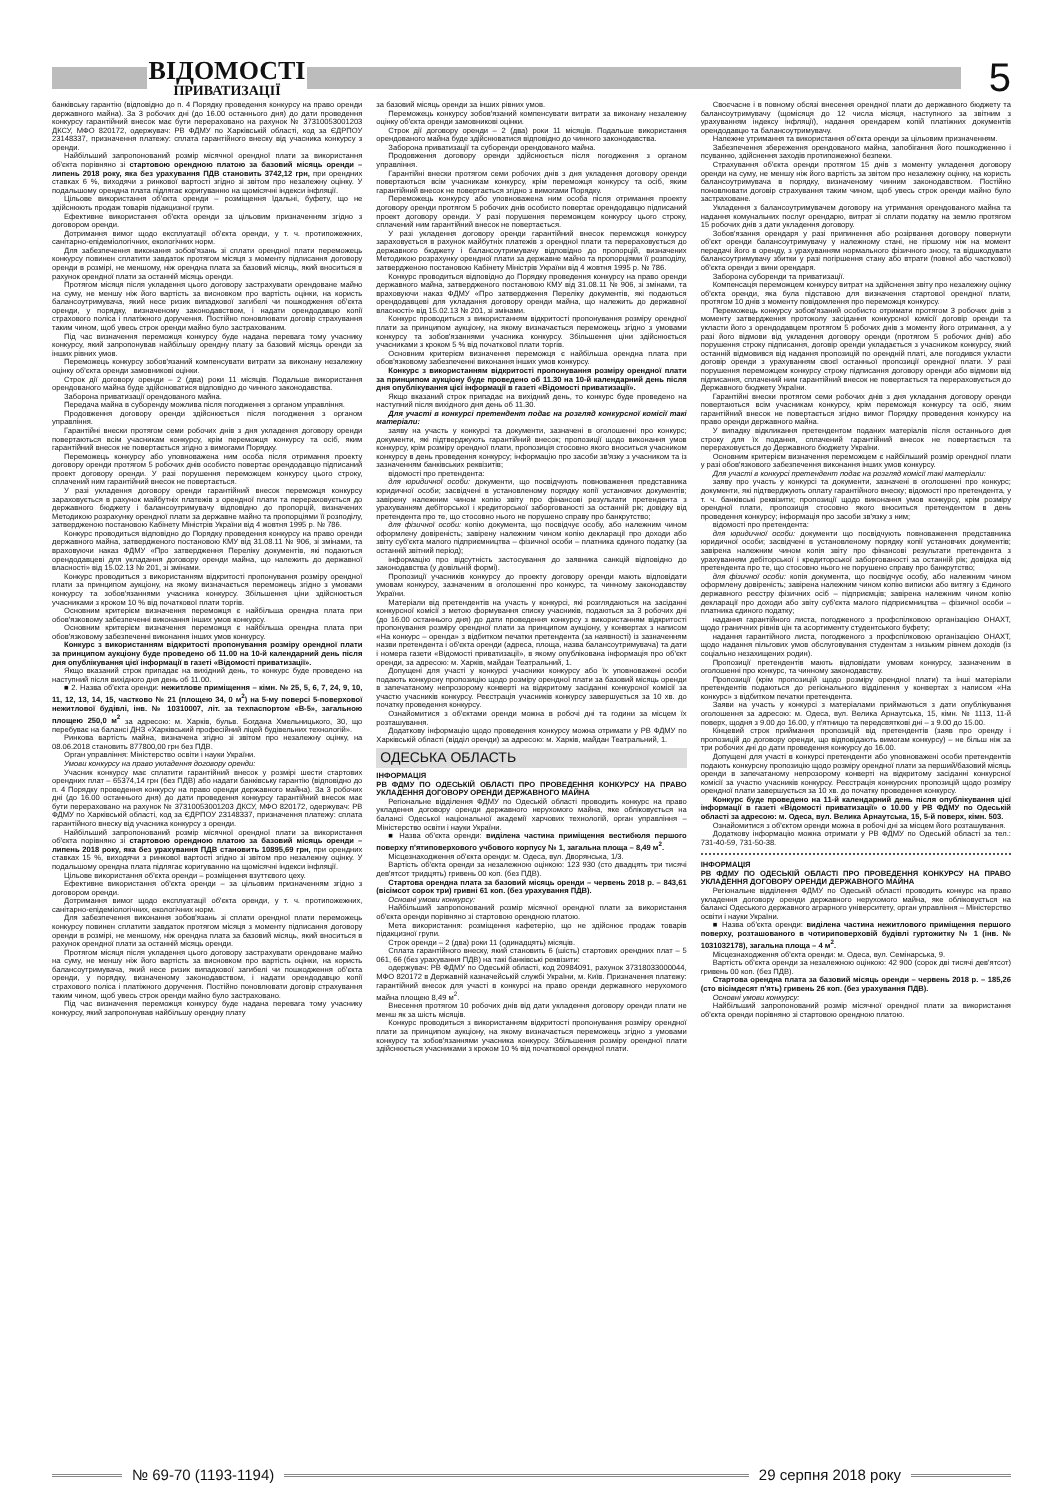ВІДОМОСТІ
ПРИВАТИЗАЦІЇ
5
банківську гарантію (відповідно до п. 4 Порядку проведення конкурсу на право оренди державного майна). За 3 робочих дні (до 16.00 останнього дня) до дати проведення конкурсу гарантійний внесок має бути перераховано на рахунок № 37310053001203 ДКСУ, МФО 820172, одержувач: РВ ФДМУ по Харківській області, код за ЄДРПОУ 23148337, призначення платежу: сплата гарантійного внеску від учасника конкурсу з оренди.
Найбільший запропонований розмір місячної орендної плати за використання об'єкта порівняно зі стартовою орендною платою за базовий місяць оренди – липень 2018 року, яка без урахування ПДВ становить 3742,12 грн, при орендних ставках 6 %, виходячи з ринкової вартості згідно зі звітом про незалежну оцінку. У подальшому орендна плата підлягає коригуванню на щомісячні індекси інфляції.
Цільове використання об'єкта оренди – розміщення їдальні, буфету, що не здійснюють продаж товарів підакцизної групи.
Ефективне використання об'єкта оренди за цільовим призначенням згідно з договором оренди.
Дотримання вимог щодо експлуатації об'єкта оренди, у т. ч. протипожежних, санітарно-епідеміологічних, екологічних норм.
Для забезпечення виконання зобов'язань зі сплати орендної плати переможець конкурсу повинен сплатити завдаток протягом місяця з моменту підписання договору оренди в розмірі, не меншому, ніж орендна плата за базовий місяць, який вноситься в рахунок орендної плати за останній місяць оренди.
Протягом місяця після укладення цього договору застрахувати орендоване майно на суму, не меншу ніж його вартість за висновком про вартість оцінки, на користь балансоутримувача, який несе ризик випадкової загибелі чи пошкодження об'єкта оренди, у порядку, визначеному законодавством, і надати орендодавцю копії страхового поліса і платіжного доручення. Постійно поновлювати договір страхування таким чином, щоб увесь строк оренди майно було застрахованим.
Під час визначення переможця конкурсу буде надана перевага тому учаснику конкурсу, який запропонував найбільшу орендну плату за базовий місяць оренди за інших рівних умов.
Переможець конкурсу зобов'язаний компенсувати витрати за виконану незалежну оцінку об'єкта оренди замовникові оцінки.
Строк дії договору оренди – 2 (два) роки 11 місяців. Подальше використання орендованого майна буде здійснюватися відповідно до чинного законодавства.
Заборона приватизації орендованого майна.
Передача майна в суборенду можлива після погодження з органом управління.
Продовження договору оренди здійснюється після погодження з органом управління.
Гарантійні внески протягом семи робочих днів з дня укладення договору оренди повертаються всім учасникам конкурсу, крім переможця конкурсу та осіб, яким гарантійний внесок не повертається згідно з вимогами Порядку.
Переможець конкурсу або уповноважена ним особа після отримання проекту договору оренди протягом 5 робочих днів особисто повертає орендодавцю підписаний проект договору оренди. У разі порушення переможцем конкурсу цього строку, сплачений ним гарантійний внесок не повертається.
У разі укладення договору оренди гарантійний внесок переможця конкурсу зараховується в рахунок майбутніх платежів з орендної плати та перераховується до державного бюджету і балансоутримувачу відповідно до пропорцій, визначених Методикою розрахунку орендної плати за державне майно та пропорціями її розподілу, затвердженою постановою Кабінету Міністрів України від 4 жовтня 1995 р. № 786.
Конкурс проводиться відповідно до Порядку проведення конкурсу на право оренди державного майна, затвердженого постановою КМУ від 31.08.11 № 906, зі змінами, та враховуючи наказ ФДМУ «Про затвердження Переліку документів, які подаються орендодавцеві для укладання договору оренди майна, що належить до державної власності» від 15.02.13 № 201, зі змінами.
Конкурс проводиться з використанням відкритості пропонування розміру орендної плати за принципом аукціону, на якому визначається переможець згідно з умовами конкурсу та зобов'язаннями учасника конкурсу. Збільшення ціни здійснюється учасниками з кроком 10 % від початкової плати торгів.
Основним критерієм визначення переможця є найбільша орендна плата при обов'язковому забезпеченні виконання інших умов конкурсу.
Основним критерієм визначення переможця є найбільша орендна плата при обов'язковому забезпеченні виконання інших умов конкурсу.
Конкурс з використанням відкритості пропонування розміру орендної плати за принципом аукціону буде проведено об 11.00 на 10-й календарний день після дня опублікування цієї інформації в газеті «Відомості приватизації».
Якщо вказаний строк припадає на вихідний день, то конкурс буде проведено на наступний після вихідного дня день об 11.00.
■ 2. Назва об'єкта оренди: нежитлове приміщення – кімн. № 25, 5, 6, 7, 24, 9, 10, 11, 12, 13, 14, 15, частково № 21 (площею 34, 0 м<sup>2</sup>) на 5-му поверсі 5-поверхової нежитлової будівлі, інв. № 10310007, літ. за техпаспортом «В-5», загальною площею 250,0 м<sup>2</sup> за адресою: м. Харків, бульв. Богдана Хмельницького, 30, що перебуває на балансі ДНЗ «Харківський професійний ліцей будівельних технологій».
Ринкова вартість майна, визначена згідно зі звітом про незалежну оцінку, на 08.06.2018 становить 877800,00 грн без ПДВ.
Орган управління: Міністерство освіти і науки України.
Умови конкурсу на право укладення договору оренди:
Учасник конкурсу має сплатити гарантійний внесок у розмірі шести стартових орендних плат – 65374,14 грн (без ПДВ) або надати банківську гарантію (відповідно до п. 4 Порядку проведення конкурсу на право оренди державного майна). За 3 робочих дні (до 16.00 останнього дня) до дати проведення конкурсу гарантійний внесок має бути перераховано на рахунок № 37310053001203 ДКСУ, МФО 820172, одержувач: РВ ФДМУ по Харківській області, код за ЄДРПОУ 23148337, призначення платежу: сплата гарантійного внеску від учасника конкурсу з оренди.
Найбільший запропонований розмір місячної орендної плати за використання об'єкта порівняно зі стартовою орендною платою за базовий місяць оренди – липень 2018 року, яка без урахування ПДВ становить 10895,69 грн, при орендних ставках 15 %, виходячи з ринкової вартості згідно зі звітом про незалежну оцінку. У подальшому орендна плата підлягає коригуванню на щомісячні індекси інфляції.
Цільове використання об'єкта оренди – розміщення взуттєвого цеху.
Ефективне використання об'єкта оренди – за цільовим призначенням згідно з договором оренди.
Дотримання вимог щодо експлуатації об'єкта оренди, у т. ч. протипожежних, санітарно-епідеміологічних, екологічних норм.
Для забезпечення виконання зобов'язань зі сплати орендної плати переможець конкурсу повинен сплатити завдаток протягом місяця з моменту підписання договору оренди в розмірі, не меншому, ніж орендна плата за базовий місяць, який вноситься в рахунок орендної плати за останній місяць оренди.
Протягом місяця після укладення цього договору застрахувати орендоване майно на суму, не меншу ніж його вартість за висновком про вартість оцінки, на користь балансоутримувача, який несе ризик випадкової загибелі чи пошкодження об'єкта оренди, у порядку, визначеному законодавством, і надати орендодавцю копії страхового поліса і платіжного доручення. Постійно поновлювати договір страхування таким чином, щоб увесь строк оренди майно було застраховано.
Під час визначення переможця конкурсу буде надана перевага тому учаснику конкурсу, який запропонував найбільшу орендну плату
за базовий місяць оренди за інших рівних умов.
Переможець конкурсу зобов'язаний компенсувати витрати за виконану незалежну оцінку об'єкта оренди замовникові оцінки.
Строк дії договору оренди – 2 (два) роки 11 місяців. Подальше використання орендованого майна буде здійснюватися відповідно до чинного законодавства.
Заборона приватизації та суборенди орендованого майна.
Продовження договору оренди здійснюється після погодження з органом управління.
Гарантійні внески протягом семи робочих днів з дня укладення договору оренди повертаються всім учасникам конкурсу, крім переможця конкурсу та осіб, яким гарантійний внесок не повертається згідно з вимогами Порядку.
Переможець конкурсу або уповноважена ним особа після отримання проекту договору оренди протягом 5 робочих днів особисто повертає орендодавцю підписаний проект договору оренди. У разі порушення переможцем конкурсу цього строку, сплачений ним гарантійний внесок не повертається.
У разі укладення договору оренди гарантійний внесок переможця конкурсу зараховується в рахунок майбутніх платежів з орендної плати та перераховується до державного бюджету і балансоутримувачу відповідно до пропорцій, визначених Методикою розрахунку орендної плати за державне майно та пропорціями її розподілу, затвердженою постановою Кабінету Міністрів України від 4 жовтня 1995 р. № 786.
Конкурс проводиться відповідно до Порядку проведення конкурсу на право оренди державного майна, затвердженого постановою КМУ від 31.08.11 № 906, зі змінами, та враховуючи наказ ФДМУ «Про затвердження Переліку документів, які подаються орендодавцеві для укладання договору оренди майна, що належить до державної власності» від 15.02.13 № 201, зі змінами.
Конкурс проводиться з використанням відкритості пропонування розміру орендної плати за принципом аукціону, на якому визначається переможець згідно з умовами конкурсу та зобов'язаннями учасника конкурсу. Збільшення ціни здійснюється учасниками з кроком 5 % від початкової плати торгів.
Основним критерієм визначення переможця є найбільша орендна плата при обов'язковому забезпеченні виконання інших умов конкурсу.
Конкурс з використанням відкритості пропонування розміру орендної плати за принципом аукціону буде проведено об 11.30 на 10-й календарний день після дня опублікування цієї інформації в газеті «Відомості приватизації».
Якщо вказаний строк припадає на вихідний день, то конкурс буде проведено на наступний після вихідного дня день об 11.30.
Для участі в конкурсі претендент подає на розгляд конкурсної комісії такі матеріали:
заяву на участь у конкурсі та документи, зазначені в оголошенні про конкурс; документи, які підтверджують гарантійний внесок; пропозиції щодо виконання умов конкурсу, крім розміру орендної плати, пропозиція стосовно якого вноситься учасником конкурсу в день проведення конкурсу; інформацію про засоби зв'язку з учасником та із зазначенням банківських реквізитів;
відомості про претендента:
для юридичної особи: документи, що посвідчують повноваження представника юридичної особи; засвідчені в установленому порядку копії установчих документів; завірену належним чином копію звіту про фінансові результати претендента з урахуванням дебіторської і кредиторської заборгованості за останній рік; довідку від претендента про те, що стосовно нього не порушено справу про банкрутство;
для фізичної особи: копію документа, що посвідчує особу, або належним чином оформлену довіреність; завірену належним чином копію декларації про доходи або звіту суб'єкта малого підприємництва – фізичної особи – платника єдиного податку (за останній звітний період);
інформацію про відсутність застосування до заявника санкцій відповідно до законодавства (у довільній формі).
Пропозиції учасників конкурсу до проекту договору оренди мають відповідати умовам конкурсу, зазначеним в оголошенні про конкурс, та чинному законодавству України.
Матеріали від претендентів на участь у конкурсі, які розглядаються на засіданні конкурсної комісії з метою формування списку учасників, подаються за 3 робочих дні (до 16.00 останнього дня) до дати проведення конкурсу з використанням відкритості пропонування розміру орендної плати за принципом аукціону, у конвертах з написом «На конкурс – оренда» з відбитком печатки претендента (за наявності) із зазначенням назви претендента і об'єкта оренди (адреса, площа, назва балансоутримувача) та дати і номера газети «Відомості приватизації», в якому опублікована інформація про об'єкт оренди, за адресою: м. Харків, майдан Театральний, 1.
Допущені для участі у конкурсі учасники конкурсу або їх уповноважені особи подають конкурсну пропозицію щодо розміру орендної плати за базовий місяць оренди в запечатаному непрозорому конверті на відкритому засіданні конкурсної комісії за участю учасників конкурсу. Реєстрація учасників конкурсу завершується за 10 хв. до початку проведення конкурсу.
Ознайомитися з об'єктами оренди можна в робочі дні та години за місцем їх розташування.
Додаткову інформацію щодо проведення конкурсу можна отримати у РВ ФДМУ по Харківській області (відділ оренди) за адресою: м. Харків, майдан Театральний, 1.
ОДЕСЬКА ОБЛАСТЬ
ІНФОРМАЦІЯ
РВ ФДМУ ПО ОДЕСЬКІЙ ОБЛАСТІ ПРО ПРОВЕДЕННЯ КОНКУРСУ НА ПРАВО УКЛАДЕННЯ ДОГОВОРУ ОРЕНДИ ДЕРЖАВНОГО МАЙНА
Регіональне відділення ФДМУ по Одеській області проводить конкурс на право укладення договору оренди державного нерухомого майна, яке обліковується на балансі Одеської національної академії харчових технологій, орган управління – Міністерство освіти і науки України.
■ Назва об'єкта оренди: виділена частина приміщення вестибюля першого поверху п'ятиповерхового учбового корпусу № 1, загальна площа – 8,49 м<sup>2</sup>.
Місцезнаходження об'єкта оренди: м. Одеса, вул. Дворянська, 1/3.
Вартість об'єкта оренди за незалежною оцінкою: 123 930 (сто двадцять три тисячі дев'ятсот тридцять) гривень 00 коп. (без ПДВ).
Стартова орендна плата за базовий місяць оренди – червень 2018 р. – 843,61 (вісімсот сорок три) гривні 61 коп. (без урахування ПДВ).
Основні умови конкурсу:
Найбільший запропонований розмір місячної орендної плати за використання об'єкта оренди порівняно зі стартовою орендною платою.
Мета використання: розміщення кафетерію, що не здійснює продаж товарів підакцизної групи.
Строк оренди – 2 (два) роки 11 (одинадцять) місяців.
Сплата гарантійного внеску, який становить 6 (шість) стартових орендних плат – 5 061, 66 (без урахування ПДВ) на такі банківські реквізити:
одержувач: РВ ФДМУ по Одеській області, код 20984091, рахунок 37318033000044, МФО 820172 в Державній казначейській службі України, м. Київ. Призначення платежу: гарантійний внесок для участі в конкурсі на право оренди державного нерухомого майна площею 8,49 м<sup>2</sup>.
Внесення протягом 10 робочих днів від дати укладення договору оренди плати не менш як за шість місяців.
Конкурс проводиться з використанням відкритості пропонування розміру орендної плати за принципом аукціону, на якому визначається переможець згідно з умовами конкурсу та зобов'язаннями учасника конкурсу. Збільшення розміру орендної плати здійснюється учасниками з кроком 10 % від початкової орендної плати.
Своєчасне і в повному обсязі внесення орендної плати до державного бюджету та балансоутримувачу (щомісяця до 12 числа місяця, наступного за звітним з урахуванням індексу інфляції), надання орендарем копій платіжних документів орендодавцю та балансоутримувачу.
Належне утримання та використання об'єкта оренди за цільовим призначенням.
Забезпечення збереження орендованого майна, запобігання його пошкодженню і псуванню, здійснення заходів протипожежної безпеки.
Страхування об'єкта оренди протягом 15 днів з моменту укладення договору оренди на суму, не меншу ніж його вартість за звітом про незалежну оцінку, на користь балансоутримувача в порядку, визначеному чинним законодавством. Постійно поновлювати договір страхування таким чином, щоб увесь строк оренди майно було застраховане.
Укладення з балансоутримувачем договору на утримання орендованого майна та надання комунальних послуг орендарю, витрат зі сплати податку на землю протягом 15 робочих днів з дати укладення договору.
Зобов'язання орендаря у разі припинення або розірвання договору повернути об'єкт оренди балансоутримувачу у належному стані, не гіршому ніж на момент передачі його в оренду, з урахуванням нормального фізичного зносу, та відшкодувати балансоутримувачу збитки у разі погіршення стану або втрати (повної або часткової) об'єкта оренди з вини орендаря.
Заборона суборенди та приватизації.
Компенсація переможцем конкурсу витрат на здійснення звіту про незалежну оцінку об'єкта оренди, яка була підставою для визначення стартової орендної плати, протягом 10 днів з моменту повідомлення про переможця конкурсу.
Переможець конкурсу зобов'язаний особисто отримати протягом 3 робочих днів з моменту затвердження протоколу засідання конкурсної комісії договір оренди та укласти його з орендодавцем протягом 5 робочих днів з моменту його отримання, а у разі його відмови від укладення договору оренди (протягом 5 робочих днів) або порушення строку підписання, договір оренди укладається з учасником конкурсу, який останній відмовився від надання пропозицій по орендній платі, але погодився укласти договір оренди з урахуванням своєї останньої пропозиції орендної плати. У разі порушення переможцем конкурсу строку підписання договору оренди або відмови від підписання, сплачений ним гарантійний внесок не повертається та перераховується до Державного бюджету України.
Гарантійні внески протягом семи робочих днів з дня укладання договору оренди повертаються всім учасникам конкурсу, крім переможця конкурсу та осіб, яким гарантійний внесок не повертається згідно вимог Порядку проведення конкурсу на право оренди державного майна.
У випадку відкликання претендентом поданих матеріалів після останнього дня строку для їх подання, сплачений гарантійний внесок не повертається та перераховується до Державного бюджету України.
Основним критерієм визначення переможцем є найбільший розмір орендної плати у разі обов'язкового забезпечення виконання інших умов конкурсу.
Для участі в конкурсі претендент подає на розгляд комісії такі матеріали:
заяву про участь у конкурсі та документи, зазначені в оголошенні про конкурс; документи, які підтверджують оплату гарантійного внеску; відомості про претендента, у т. ч. банківські реквізити; пропозиції щодо виконання умов конкурсу, крім розміру орендної плати, пропозиція стосовно якого вноситься претендентом в день проведення конкурсу; інформація про засоби зв'язку з ним;
відомості про претендента:
для юридичної особи: документи що посвідчують повноваження представника юридичної особи; засвідчені в установленому порядку копії установчих документів; завірена належним чином копія звіту про фінансові результати претендента з урахуванням дебіторської і кредиторської заборгованості за останній рік; довідка від претендента про те, що стосовно нього не порушено справу про банкрутство;
для фізичної особи: копія документа, що посвідчує особу, або належним чином оформлену довіреність; завірена належним чином копію виписки або витягу з Єдиного державного реєстру фізичних осіб – підприємців; завірена належним чином копію декларації про доходи або звіту суб'єкта малого підприємництва – фізичної особи – платника єдиного податку;
надання гарантійного листа, погодженого з профспілковою організацією ОНАХТ, щодо граничних рівнів цін та асортименту студентського буфету;
надання гарантійного листа, погодженого з профспілковою організацією ОНАХТ, щодо надання пільгових умов обслуговування студентам з низьким рівнем доходів (із соціально незахищених родин).
Пропозиції претендентів мають відповідати умовам конкурсу, зазначеним в оголошенні про конкурс, та чинному законодавству.
Пропозиції (крім пропозицій щодо розміру орендної плати) та інші матеріали претендентів подаються до регіонального відділення у конвертах з написом «На конкурс» з відбитком печатки претендента.
Заяви на участь у конкурсі з матеріалами приймаються з дати опублікування оголошення за адресою: м. Одеса, вул. Велика Арнаутська, 15, кімн. № 1113, 11-й поверх, щодня з 9.00 до 16.00, у п'ятницю та передсвяткові дні – з 9.00 до 15.00.
Кінцевий строк приймання пропозицій від претендентів (заяв про оренду і пропозицій до договору оренди, що відповідають вимогам конкурсу) – не більш ніж за три робочих дні до дати проведення конкурсу до 16.00.
Допущені для участі в конкурсі претенденти або уповноважені особи претендентів подають конкурсну пропозицію щодо розміру орендної плати за перший/базовий місяць оренди в запечатаному непрозорому конверті на відкритому засіданні конкурсної комісії за участю учасників конкурсу. Реєстрація конкурсних пропозицій щодо розміру орендної плати завершується за 10 хв. до початку проведення конкурсу.
Конкурс буде проведено на 11-й календарний день після опублікування цієї інформації в газеті «Відомості приватизації» о 10.00 у РВ ФДМУ по Одеській області за адресою: м. Одеса, вул. Велика Арнаутська, 15, 5-й поверх, кімн. 503.
Ознайомитися з об'єктом оренди можна в робочі дні за місцем його розташування.
Додаткову інформацію можна отримати у РВ ФДМУ по Одеській області за тел.: 731-40-59, 731-50-38.
ІНФОРМАЦІЯ
РВ ФДМУ ПО ОДЕСЬКІЙ ОБЛАСТІ ПРО ПРОВЕДЕННЯ КОНКУРСУ НА ПРАВО УКЛАДЕННЯ ДОГОВОРУ ОРЕНДИ ДЕРЖАВНОГО МАЙНА
Регіональне відділення ФДМУ по Одеській області проводить конкурс на право укладення договору оренди державного нерухомого майна, яке обліковується на балансі Одеського державного аграрного університету, орган управління – Міністерство освіти і науки України.
■ Назва об'єкта оренди: виділена частина нежитлового приміщення першого поверху, розташованого в чотириповерховій будівлі гуртожитку № 1 (інв. № 1031032178), загальна площа – 4 м<sup>2</sup>.
Місцезнаходження об'єкта оренди: м. Одеса, вул. Семінарська, 9.
Вартість об'єкта оренди за незалежною оцінкою: 42 900 (сорок дві тисячі дев'ятсот) гривень 00 коп. (без ПДВ).
Стартова орендна плата за базовий місяць оренди – червень 2018 р. – 185,26 (сто вісімдесят п'ять) гривень 26 коп. (без урахування ПДВ).
Основні умови конкурсу:
Найбільший запропонований розмір місячної орендної плати за використання об'єкта оренди порівняно зі стартовою орендною платою.
№ 69-70 (1193-1194) 29 серпня 2018 року